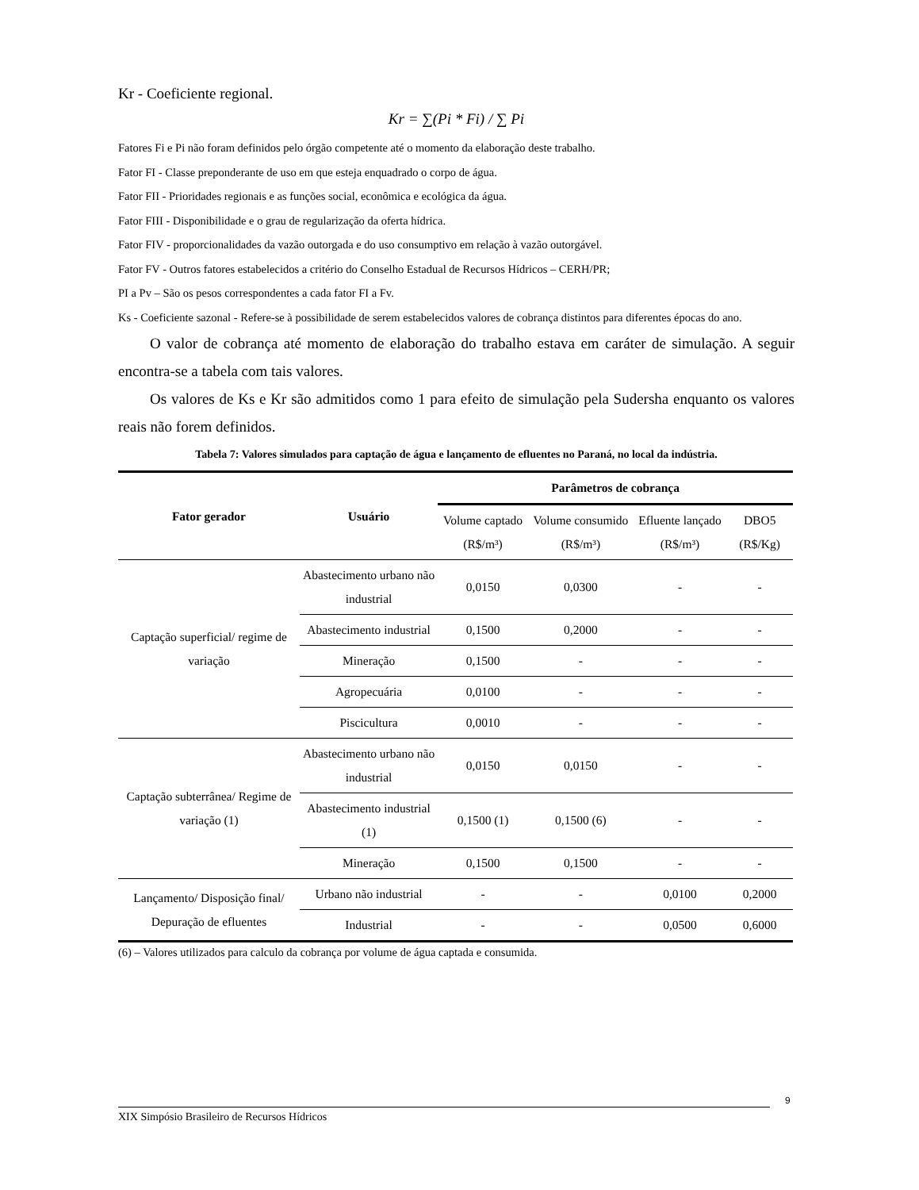Kr - Coeficiente regional.
Kr = ∑(Pi * Fi) / ∑ Pi
Fatores Fi e Pi não foram definidos pelo órgão competente até o momento da elaboração deste trabalho.
Fator FI - Classe preponderante de uso em que esteja enquadrado o corpo de água.
Fator FII - Prioridades regionais e as funções social, econômica e ecológica da água.
Fator FIII - Disponibilidade e o grau de regularização da oferta hídrica.
Fator FIV - proporcionalidades da vazão outorgada e do uso consumptivo em relação à vazão outorgável.
Fator FV - Outros fatores estabelecidos a critério do Conselho Estadual de Recursos Hídricos – CERH/PR;
PI a Pv – São os pesos correspondentes a cada fator FI a Fv.
Ks - Coeficiente sazonal - Refere-se à possibilidade de serem estabelecidos valores de cobrança distintos para diferentes épocas do ano.
O valor de cobrança até momento de elaboração do trabalho estava em caráter de simulação. A seguir encontra-se a tabela com tais valores.
Os valores de Ks e Kr são admitidos como 1 para efeito de simulação pela Sudersha enquanto os valores reais não forem definidos.
Tabela 7: Valores simulados para captação de água e lançamento de efluentes no Paraná, no local da indústria.
| Fator gerador | Usuário | Parâmetros de cobrança | | | |
| --- | --- | --- | --- | --- | --- |
| | | Volume captado (R$/m³) | Volume consumido (R$/m³) | Efluente lançado (R$/m³) | DBO5 (R$/Kg) |
| Captação superficial/ regime de variação | Abastecimento urbano não industrial | 0,0150 | 0,0300 | - | - |
| | Abastecimento industrial | 0,1500 | 0,2000 | - | - |
| | Mineração | 0,1500 | - | - | - |
| | Agropecuária | 0,0100 | - | - | - |
| | Piscicultura | 0,0010 | - | - | - |
| Captação subterrânea/ Regime de variação (1) | Abastecimento urbano não industrial | 0,0150 | 0,0150 | - | - |
| | Abastecimento industrial (1) | 0,1500 (1) | 0,1500 (6) | - | - |
| | Mineração | 0,1500 | 0,1500 | - | - |
| Lançamento/ Disposição final/ Depuração de efluentes | Urbano não industrial | - | - | 0,0100 | 0,2000 |
| | Industrial | - | - | 0,0500 | 0,6000 |
(6) – Valores utilizados para calculo da cobrança por volume de água captada e consumida.
9
XIX Simpósio Brasileiro de Recursos Hídricos